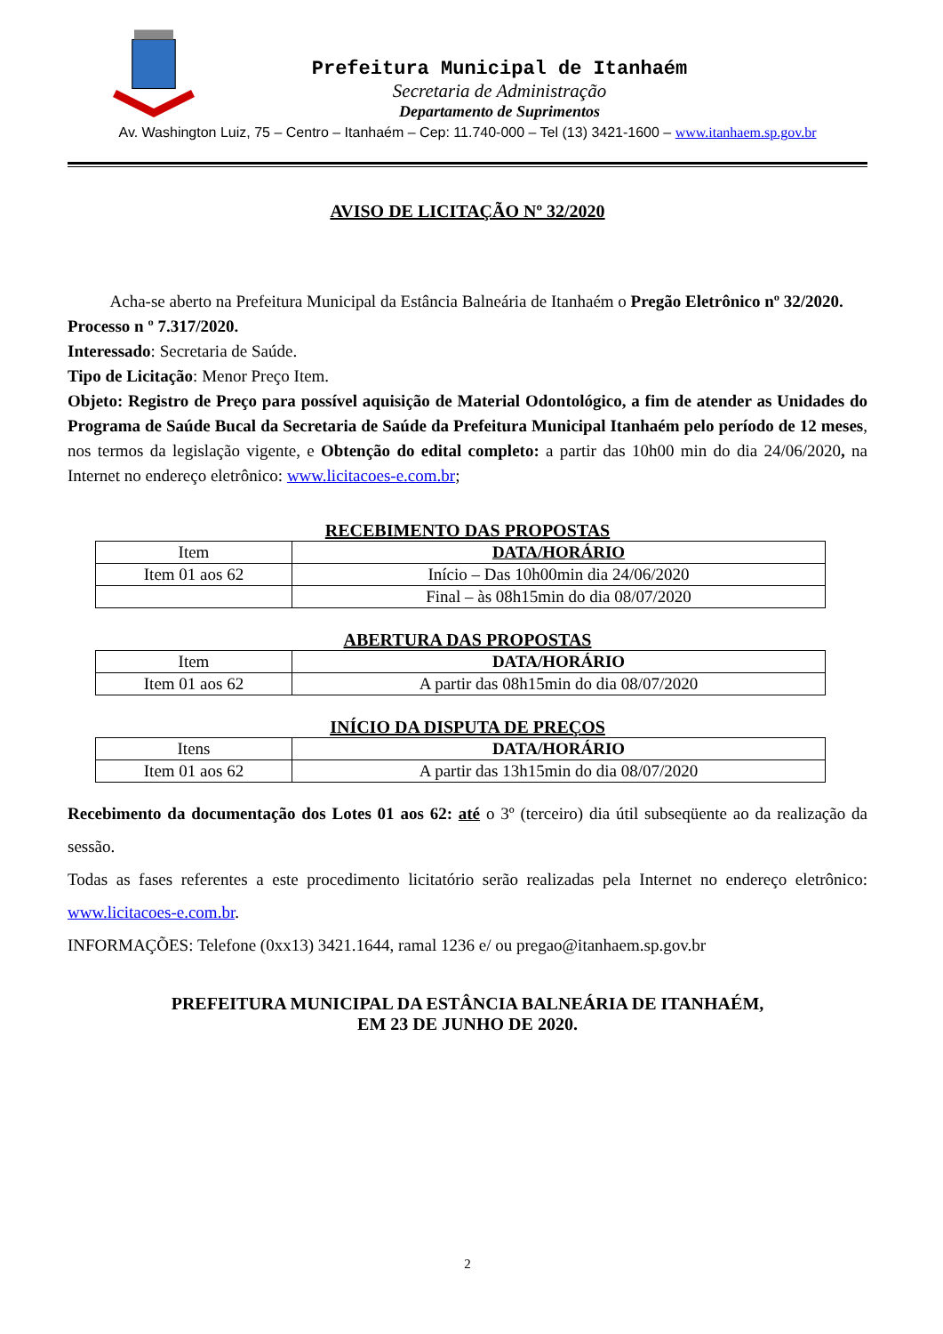Prefeitura Municipal de Itanhaém
Secretaria de Administração
Departamento de Suprimentos
Av. Washington Luiz, 75 – Centro – Itanhaém – Cep: 11.740-000 – Tel (13) 3421-1600 – www.itanhaem.sp.gov.br
AVISO DE LICITAÇÃO Nº 32/2020
Acha-se aberto na Prefeitura Municipal da Estância Balneária de Itanhaém o Pregão Eletrônico nº 32/2020.
Processo n º 7.317/2020.
Interessado: Secretaria de Saúde.
Tipo de Licitação: Menor Preço Item.
Objeto: Registro de Preço para possível aquisição de Material Odontológico, a fim de atender as Unidades do Programa de Saúde Bucal da Secretaria de Saúde da Prefeitura Municipal Itanhaém pelo período de 12 meses, nos termos da legislação vigente, e Obtenção do edital completo: a partir das 10h00 min do dia 24/06/2020, na Internet no endereço eletrônico: www.licitacoes-e.com.br;
RECEBIMENTO DAS PROPOSTAS
| Item | DATA/HORÁRIO |
| Item 01 aos 62 | Início – Das 10h00min dia 24/06/2020 |
| | Final – às 08h15min do dia 08/07/2020 |
ABERTURA DAS PROPOSTAS
| Item | DATA/HORÁRIO |
| Item 01 aos 62 | A partir das 08h15min do dia 08/07/2020 |
INÍCIO DA DISPUTA DE PREÇOS
| Itens | DATA/HORÁRIO |
| Item 01 aos 62 | A partir das 13h15min do dia 08/07/2020 |
Recebimento da documentação dos Lotes 01 aos 62: até o 3º (terceiro) dia útil subseqüente ao da realização da sessão.
Todas as fases referentes a este procedimento licitatório serão realizadas pela Internet no endereço eletrônico: www.licitacoes-e.com.br.
INFORMAÇÕES: Telefone (0xx13) 3421.1644, ramal 1236 e/ ou pregao@itanhaem.sp.gov.br
PREFEITURA MUNICIPAL DA ESTÂNCIA BALNEÁRIA DE ITANHAÉM,
EM 23 DE JUNHO DE 2020.
2